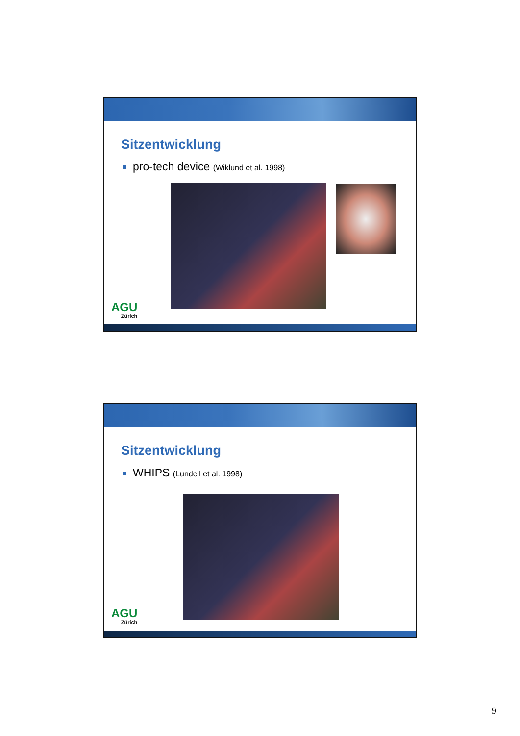Sitzentwicklung
pro-tech device (Wiklund et al. 1998)
AGU
Zürich
Sitzentwicklung
WHIPS (Lundell et al. 1998)
AGU
Zürich
9